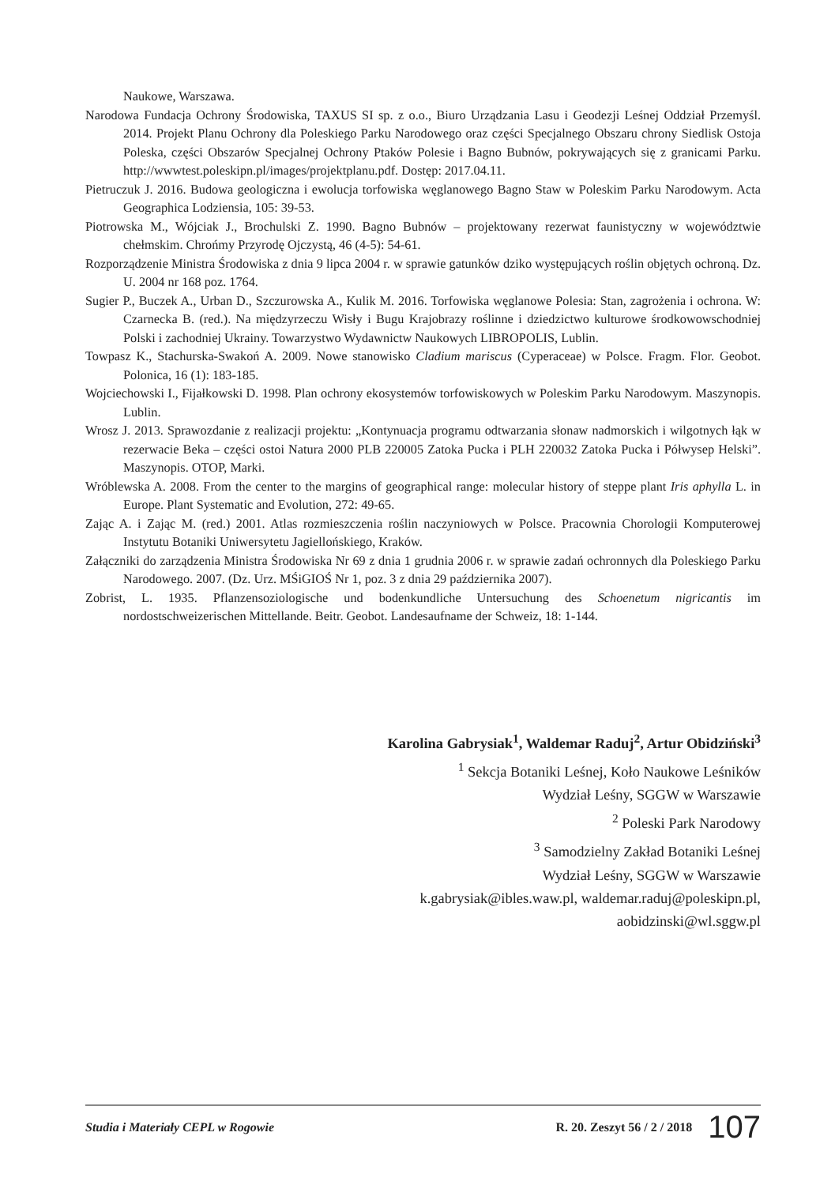Naukowe, Warszawa.
Narodowa Fundacja Ochrony Środowiska, TAXUS SI sp. z o.o., Biuro Urządzania Lasu i Geodezji Leśnej Oddział Przemyśl. 2014. Projekt Planu Ochrony dla Poleskiego Parku Narodowego oraz części Specjalnego Obszaru chrony Siedlisk Ostoja Poleska, części Obszarów Specjalnej Ochrony Ptaków Polesie i Bagno Bubnów, pokrywających się z granicami Parku. http://wwwtest.poleskipn.pl/images/projektplanu.pdf. Dostęp: 2017.04.11.
Pietruczuk J. 2016. Budowa geologiczna i ewolucja torfowiska węglanowego Bagno Staw w Poleskim Parku Narodowym. Acta Geographica Lodziensia, 105: 39-53.
Piotrowska M., Wójciak J., Brochulski Z. 1990. Bagno Bubnów – projektowany rezerwat faunistyczny w województwie chełmskim. Chrońmy Przyrodę Ojczystą, 46 (4-5): 54-61.
Rozporządzenie Ministra Środowiska z dnia 9 lipca 2004 r. w sprawie gatunków dziko występujących roślin objętych ochroną. Dz. U. 2004 nr 168 poz. 1764.
Sugier P., Buczek A., Urban D., Szczurowska A., Kulik M. 2016. Torfowiska węglanowe Polesia: Stan, zagrożenia i ochrona. W: Czarnecka B. (red.). Na międzyrzeczu Wisły i Bugu Krajobrazy roślinne i dziedzictwo kulturowe środkowowschodniej Polski i zachodniej Ukrainy. Towarzystwo Wydawnictw Naukowych LIBROPOLIS, Lublin.
Towpasz K., Stachurska-Swakoń A. 2009. Nowe stanowisko Cladium mariscus (Cyperaceae) w Polsce. Fragm. Flor. Geobot. Polonica, 16 (1): 183-185.
Wojciechowski I., Fijałkowski D. 1998. Plan ochrony ekosystemów torfowiskowych w Poleskim Parku Narodowym. Maszynopis. Lublin.
Wrosz J. 2013. Sprawozdanie z realizacji projektu: „Kontynuacja programu odtwarzania słonaw nadmorskich i wilgotnych łąk w rezerwacie Beka – części ostoi Natura 2000 PLB 220005 Zatoka Pucka i PLH 220032 Zatoka Pucka i Półwysep Helski”. Maszynopis. OTOP, Marki.
Wróblewska A. 2008. From the center to the margins of geographical range: molecular history of steppe plant Iris aphylla L. in Europe. Plant Systematic and Evolution, 272: 49-65.
Zając A. i Zając M. (red.) 2001. Atlas rozmieszczenia roślin naczyniowych w Polsce. Pracownia Chorologii Komputerowej Instytutu Botaniki Uniwersytetu Jagiellońskiego, Kraków.
Załączniki do zarządzenia Ministra Środowiska Nr 69 z dnia 1 grudnia 2006 r. w sprawie zadań ochronnych dla Poleskiego Parku Narodowego. 2007. (Dz. Urz. MŚiGIOŚ Nr 1, poz. 3 z dnia 29 października 2007).
Zobrist, L. 1935. Pflanzensoziologische und bodenkundliche Untersuchung des Schoenetum nigricantis im nordostschweizerischen Mittellande. Beitr. Geobot. Landesaufname der Schweiz, 18: 1-144.
Karolina Gabrysiak<sup>1</sup>, Waldemar Raduj<sup>2</sup>, Artur Obidziński<sup>3</sup>
<sup>1</sup> Sekcja Botaniki Leśnej, Koło Naukowe Leśników
Wydział Leśny, SGGW w Warszawie
<sup>2</sup> Poleski Park Narodowy
<sup>3</sup> Samodzielny Zakład Botaniki Leśnej
Wydział Leśny, SGGW w Warszawie
k.gabrysiak@ibles.waw.pl, waldemar.raduj@poleskipn.pl,
aobidzinski@wl.sggw.pl
Studia i Materiały CEPL w Rogowie R. 20. Zeszyt 56 / 2 / 2018 107